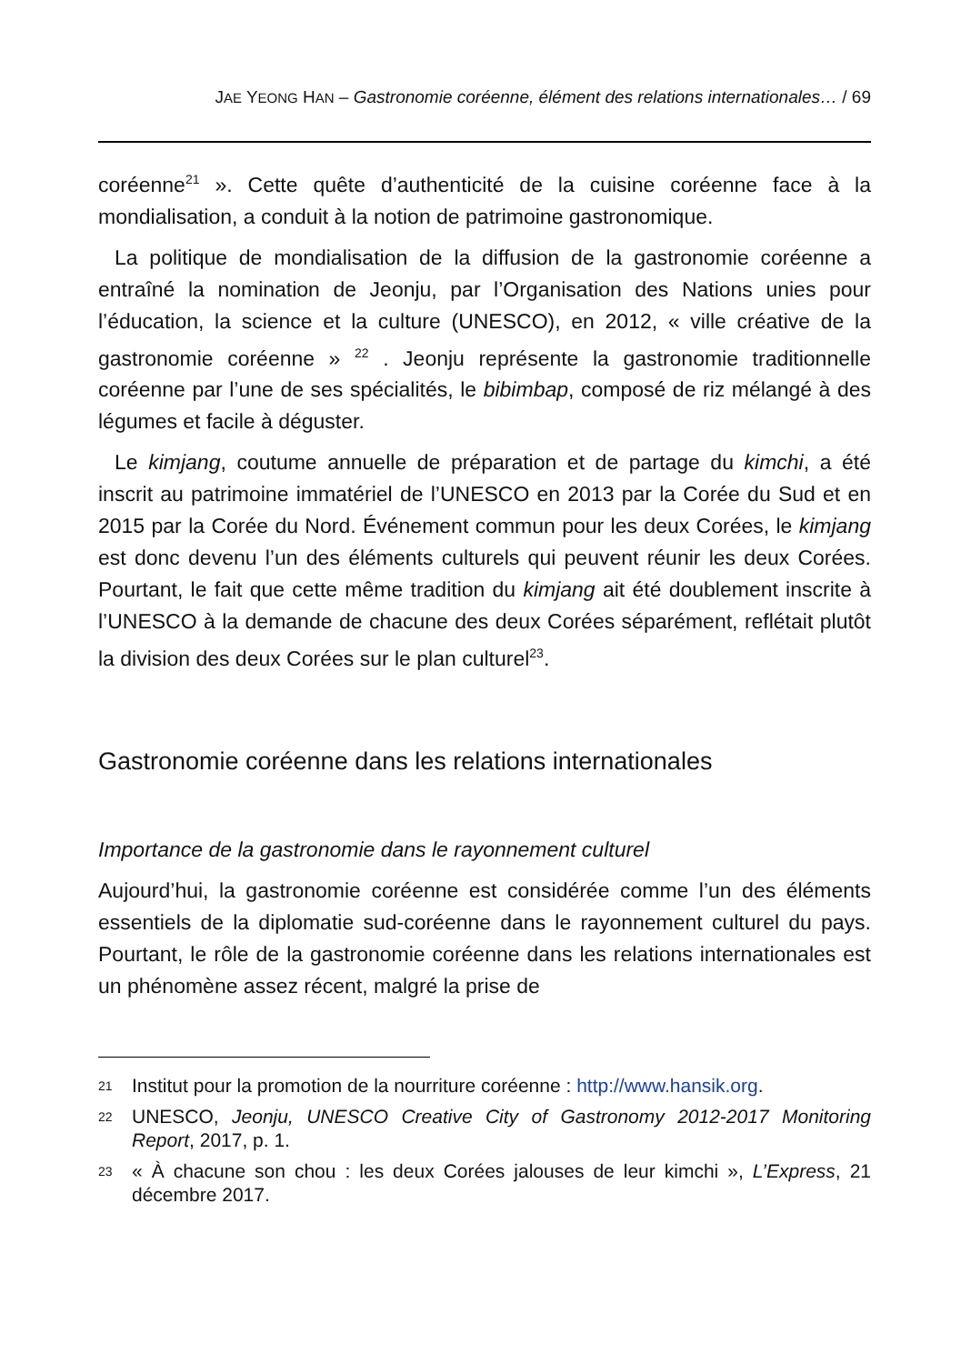JAE YEONG HAN – Gastronomie coréenne, élément des relations internationales… / 69
coréenne<sup>21</sup> ». Cette quête d’authenticité de la cuisine coréenne face à la mondialisation, a conduit à la notion de patrimoine gastronomique.
La politique de mondialisation de la diffusion de la gastronomie coréenne a entraîné la nomination de Jeonju, par l’Organisation des Nations unies pour l’éducation, la science et la culture (UNESCO), en 2012, « ville créative de la gastronomie coréenne » <sup>22</sup> . Jeonju représente la gastronomie traditionnelle coréenne par l’une de ses spécialités, le bibimbap, composé de riz mélangé à des légumes et facile à déguster.
Le kimjang, coutume annuelle de préparation et de partage du kimchi, a été inscrit au patrimoine immatériel de l’UNESCO en 2013 par la Corée du Sud et en 2015 par la Corée du Nord. Événement commun pour les deux Corées, le kimjang est donc devenu l’un des éléments culturels qui peuvent réunir les deux Corées. Pourtant, le fait que cette même tradition du kimjang ait été doublement inscrite à l’UNESCO à la demande de chacune des deux Corées séparément, reflétait plutôt la division des deux Corées sur le plan culturel<sup>23</sup>.
Gastronomie coréenne dans les relations internationales
Importance de la gastronomie dans le rayonnement culturel
Aujourd’hui, la gastronomie coréenne est considérée comme l’un des éléments essentiels de la diplomatie sud-coréenne dans le rayonnement culturel du pays. Pourtant, le rôle de la gastronomie coréenne dans les relations internationales est un phénomène assez récent, malgré la prise de
21 Institut pour la promotion de la nourriture coréenne : http://www.hansik.org.
22 UNESCO, Jeonju, UNESCO Creative City of Gastronomy 2012-2017 Monitoring Report, 2017, p. 1.
23 « À chacune son chou : les deux Corées jalouses de leur kimchi », L’Express, 21 décembre 2017.